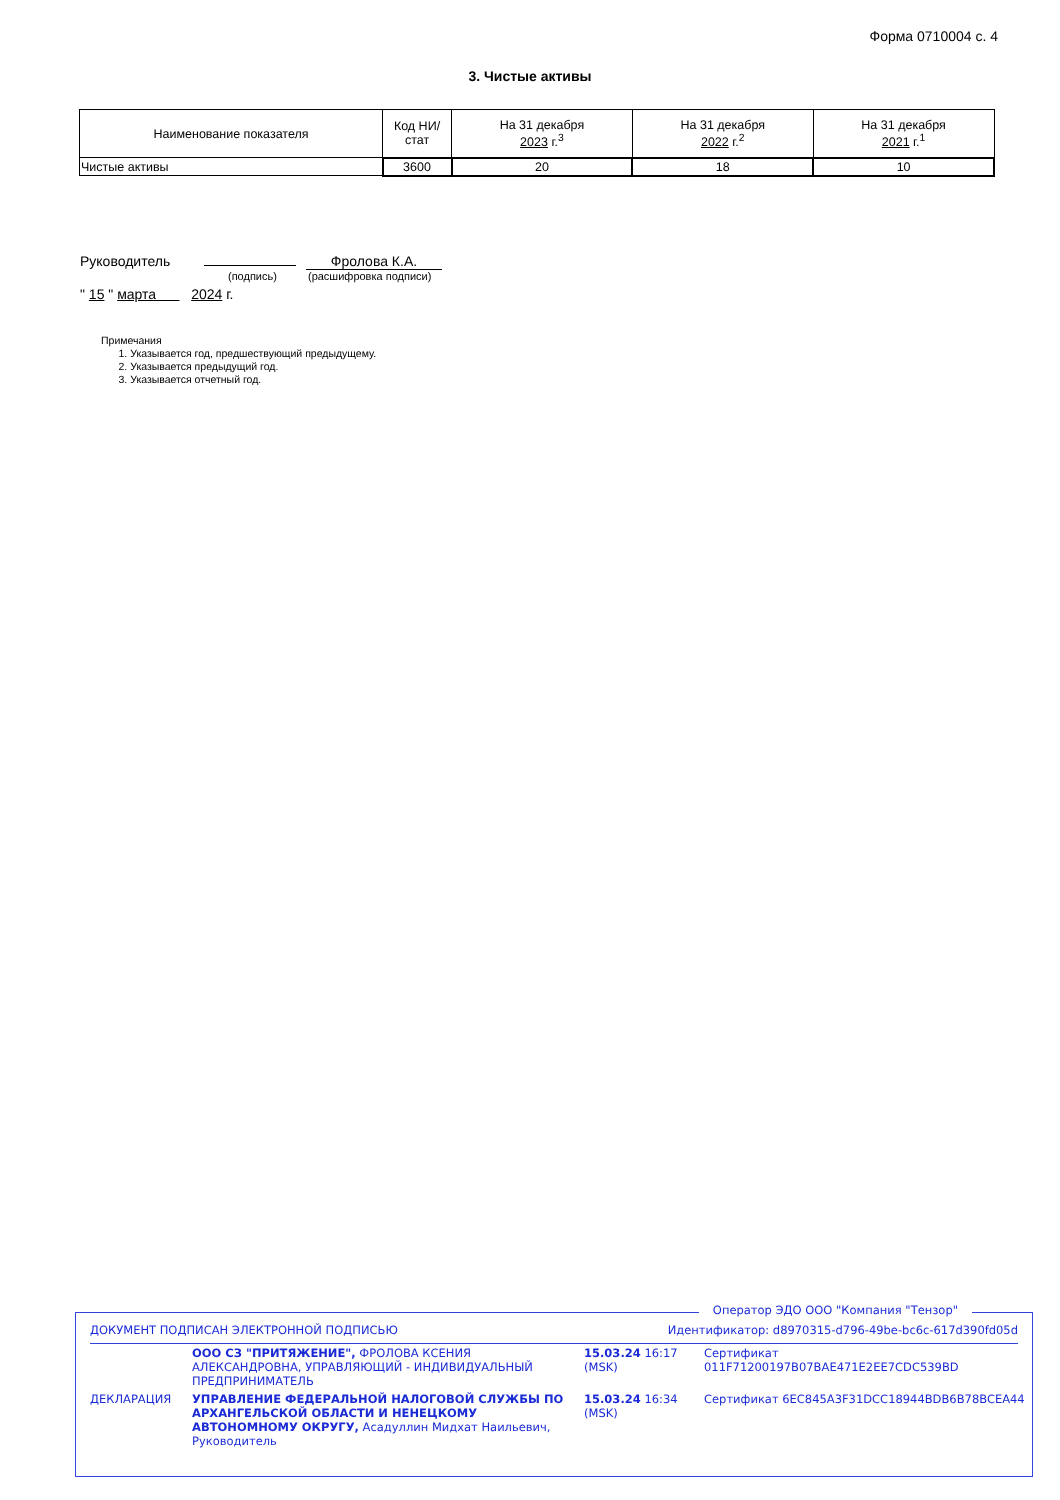Форма 0710004 с. 4
3. Чистые активы
| Наименование показателя | Код НИ/ стат | На 31 декабря 2023 г.<sup>3</sup> | На 31 декабря 2022 г.<sup>2</sup> | На 31 декабря 2021 г.<sup>1</sup> |
| --- | --- | --- | --- | --- |
| Чистые активы | 3600 | 20 | 18 | 10 |
Руководитель Фролова К.А.
(подпись) (расшифровка подписи)
" 15 " марта 2024 г.
Примечания
1. Указывается год, предшествующий предыдущему.
2. Указывается предыдущий год.
3. Указывается отчетный год.
Оператор ЭДО ООО "Компания "Тензор"
ДОКУМЕНТ ПОДПИСАН ЭЛЕКТРОННОЙ ПОДПИСЬЮ Идентификатор: d8970315-d796-49be-bc6c-617d390fd05d
| | ООО СЗ "ПРИТЯЖЕНИЕ", ФРОЛОВА КСЕНИЯ АЛЕКСАНДРОВНА, УПРАВЛЯЮЩИЙ - ИНДИВИДУАЛЬНЫЙ ПРЕДПРИНИМАТЕЛЬ | 15.03.24 16:17 (MSK) | Сертификат 011F71200197B07BAE471E2EE7CDC539BD |
| ДЕКЛАРАЦИЯ | УПРАВЛЕНИЕ ФЕДЕРАЛЬНОЙ НАЛОГОВОЙ СЛУЖБЫ ПО АРХАНГЕЛЬСКОЙ ОБЛАСТИ И НЕНЕЦКОМУ АВТОНОМНОМУ ОКРУГУ, Асадуллин Мидхат Наильевич, Руководитель | 15.03.24 16:34 (MSK) | Сертификат 6EC845A3F31DCC18944BDB6B78BCEA44 |